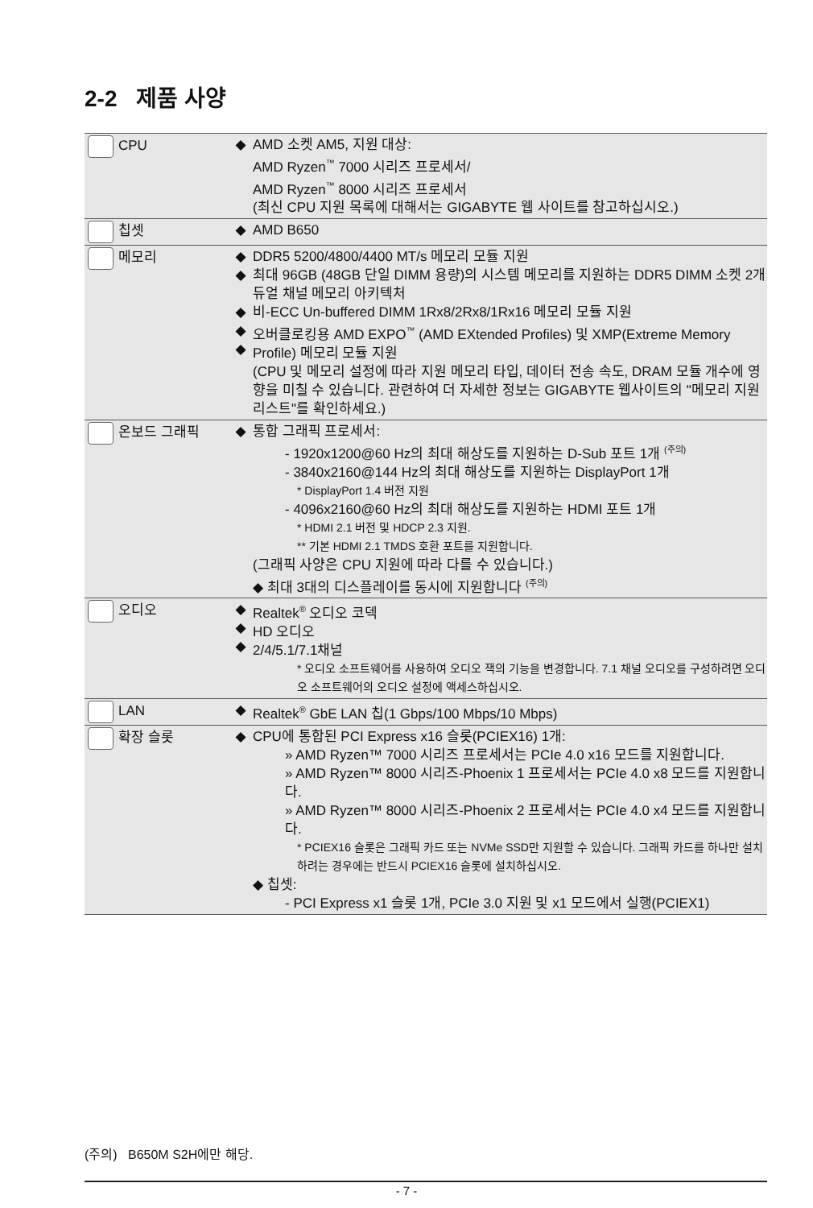2-2 제품 사양
| CPU | ◆ | AMD 소켓 AM5, 지원 대상: AMD Ryzen<sup>™</sup> 7000 시리즈 프로세서/ AMD Ryzen<sup>™</sup> 8000 시리즈 프로세서 (최신 CPU 지원 목록에 대해서는 GIGABYTE 웹 사이트를 참고하십시오.) |
| 칩셋 | ◆ | AMD B650 |
| 메모리 | ◆ ◆ ◆ ◆ ◆ | DDR5 5200/4800/4400 MT/s 메모리 모듈 지원 최대 96GB (48GB 단일 DIMM 용량)의 시스템 메모리를 지원하는 DDR5 DIMM 소켓 2개 듀얼 채널 메모리 아키텍처 비-ECC Un-buffered DIMM 1Rx8/2Rx8/1Rx16 메모리 모듈 지원 오버클로킹용 AMD EXPO<sup>™</sup> (AMD EXtended Profiles) 및 XMP(Extreme Memory Profile) 메모리 모듈 지원 (CPU 및 메모리 설정에 따라 지원 메모리 타입, 데이터 전송 속도, DRAM 모듈 개수에 영향을 미칠 수 있습니다. 관련하여 더 자세한 정보는 GIGABYTE 웹사이트의 "메모리 지원 리스트"를 확인하세요.) |
| 온보드 그래픽 | ◆ | 통합 그래픽 프로세서: - 1920x1200@60 Hz의 최대 해상도를 지원하는 D-Sub 포트 1개 <sup>(주의)</sup> - 3840x2160@144 Hz의 최대 해상도를 지원하는 DisplayPort 1개 * DisplayPort 1.4 버전 지원 - 4096x2160@60 Hz의 최대 해상도를 지원하는 HDMI 포트 1개 * HDMI 2.1 버전 및 HDCP 2.3 지원. ** 기본 HDMI 2.1 TMDS 호환 포트를 지원합니다. (그래픽 사양은 CPU 지원에 따라 다를 수 있습니다.) ◆ 최대 3대의 디스플레이를 동시에 지원합니다 <sup>(주의)</sup> |
| 오디오 | ◆ ◆ ◆ | Realtek<sup>®</sup> 오디오 코덱 HD 오디오 2/4/5.1/7.1채널 * 오디오 소프트웨어를 사용하여 오디오 잭의 기능을 변경합니다. 7.1 채널 오디오를 구성하려면 오디오 소프트웨어의 오디오 설정에 액세스하십시오. |
| LAN | ◆ | Realtek<sup>®</sup> GbE LAN 칩(1 Gbps/100 Mbps/10 Mbps) |
| 확장 슬롯 | ◆ | CPU에 통합된 PCI Express x16 슬롯(PCIEX16) 1개: » AMD Ryzen™ 7000 시리즈 프로세서는 PCIe 4.0 x16 모드를 지원합니다. » AMD Ryzen™ 8000 시리즈-Phoenix 1 프로세서는 PCIe 4.0 x8 모드를 지원합니다. » AMD Ryzen™ 8000 시리즈-Phoenix 2 프로세서는 PCIe 4.0 x4 모드를 지원합니다. * PCIEX16 슬롯은 그래픽 카드 또는 NVMe SSD만 지원할 수 있습니다. 그래픽 카드를 하나만 설치하려는 경우에는 반드시 PCIEX16 슬롯에 설치하십시오. ◆ 칩셋: - PCI Express x1 슬롯 1개, PCIe 3.0 지원 및 x1 모드에서 실행(PCIEX1) |
(주의) B650M S2H에만 해당.
- 7 -